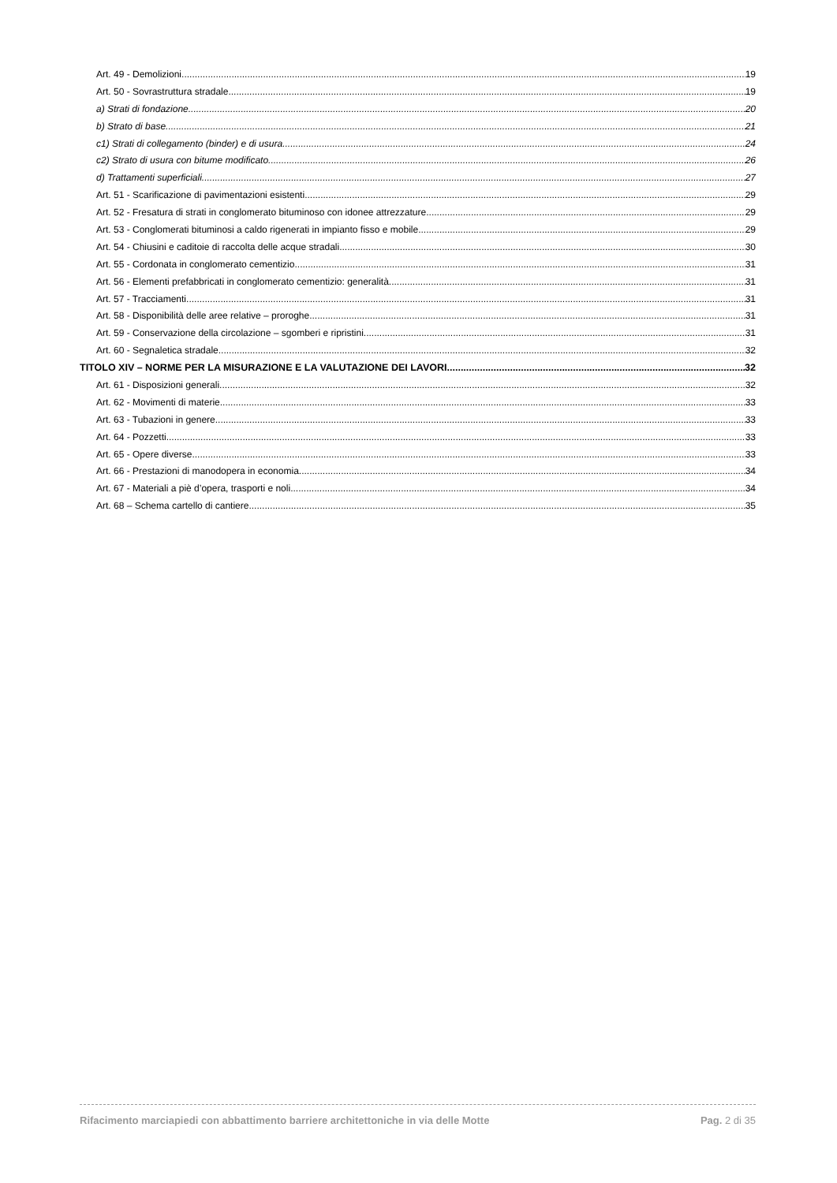Art. 49 - Demolizioni 19
Art. 50 - Sovrastruttura stradale 19
a) Strati di fondazione 20
b) Strato di base 21
c1) Strati di collegamento (binder) e di usura 24
c2) Strato di usura con bitume modificato 26
d) Trattamenti superficiali 27
Art. 51 - Scarificazione di pavimentazioni esistenti 29
Art. 52 - Fresatura di strati in conglomerato bituminoso con idonee attrezzature 29
Art. 53 - Conglomerati bituminosi a caldo rigenerati in impianto fisso e mobile 29
Art. 54 - Chiusini e caditoie di raccolta delle acque stradali 30
Art. 55 - Cordonata in conglomerato cementizio 31
Art. 56 - Elementi prefabbricati in conglomerato cementizio: generalità 31
Art. 57 - Tracciamenti 31
Art. 58 - Disponibilità delle aree relative – proroghe 31
Art. 59 - Conservazione della circolazione – sgomberi e ripristini 31
Art. 60 - Segnaletica stradale 32
TITOLO XIV – NORME PER LA MISURAZIONE E LA VALUTAZIONE DEI LAVORI 32
Art. 61 - Disposizioni generali 32
Art. 62 - Movimenti di materie 33
Art. 63 - Tubazioni in genere 33
Art. 64 - Pozzetti 33
Art. 65 - Opere diverse 33
Art. 66 - Prestazioni di manodopera in economia 34
Art. 67 - Materiali a piè d’opera, trasporti e noli 34
Art. 68 – Schema cartello di cantiere 35
Rifacimento marciapiedi con abbattimento barriere architettoniche in via delle Motte Pag. 2 di 35